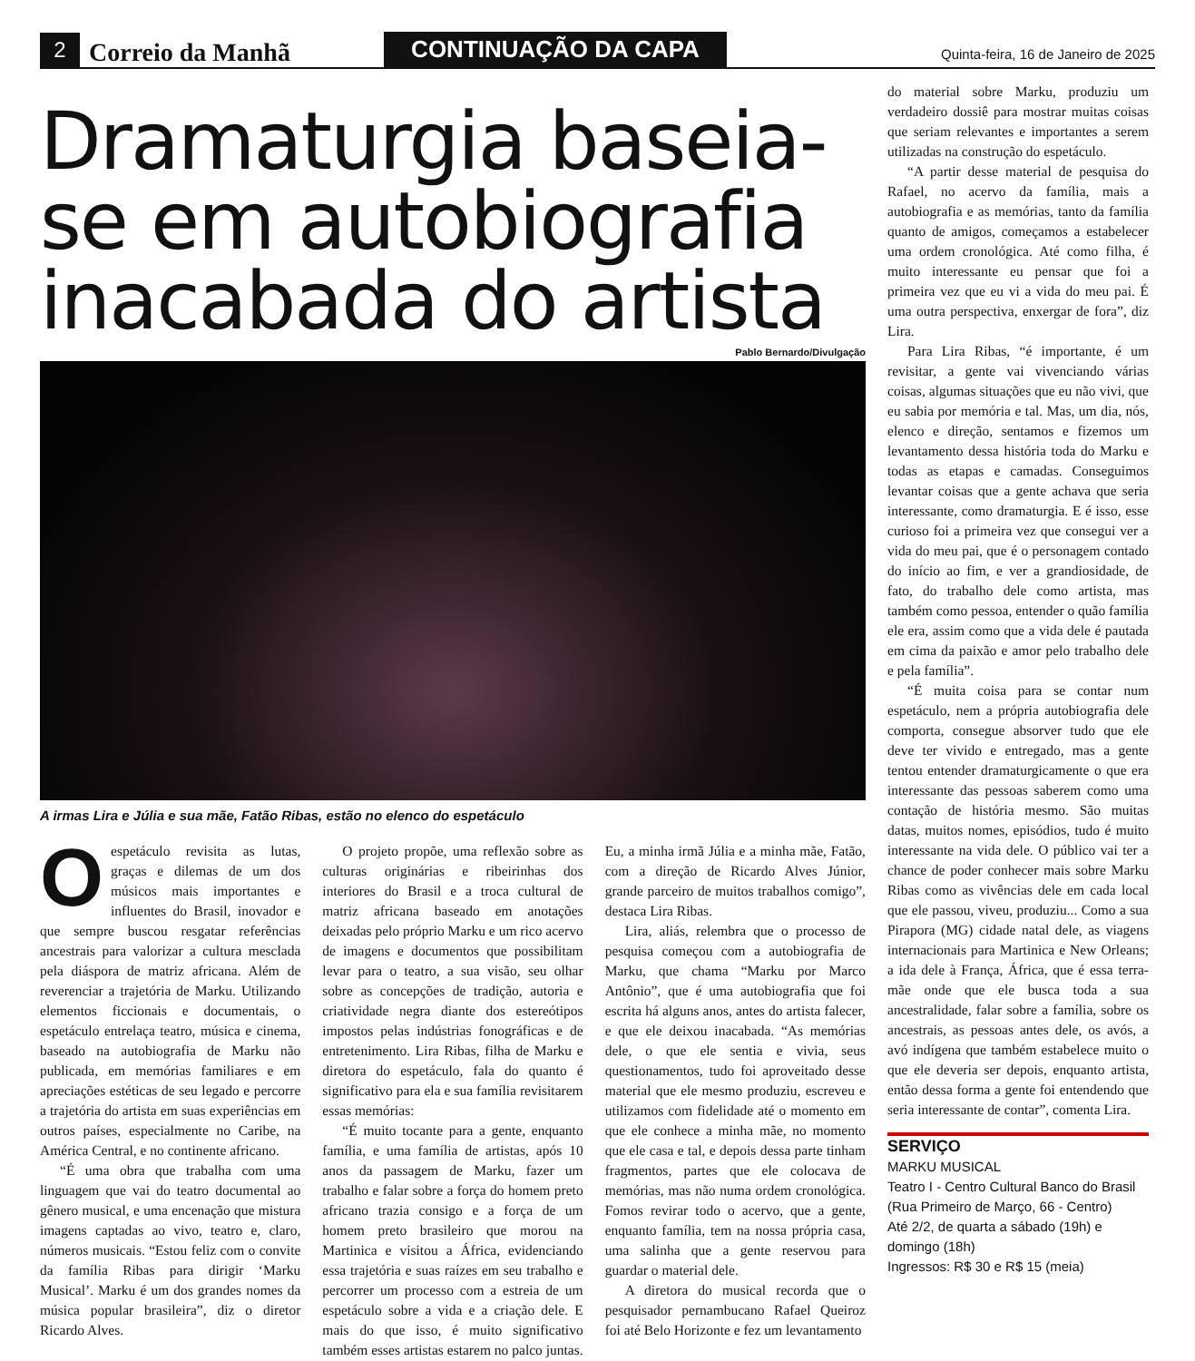2 Correio da Manhã CONTINUAÇÃO DA CAPA Quinta-feira, 16 de Janeiro de 2025
Dramaturgia baseia-se em autobiografia inacabada do artista
Pablo Bernardo/Divulgação
A irmas Lira e Júlia e sua mãe, Fatão Ribas, estão no elenco do espetáculo
Oespetáculo revisita as lutas, graças e dilemas de um dos músicos mais importantes e influentes do Brasil, inovador e que sempre buscou resgatar referências ancestrais para valorizar a cultura mesclada pela diáspora de matriz africana. Além de reverenciar a trajetória de Marku. Utilizando elementos ficcionais e documentais, o espetáculo entrelaça teatro, música e cinema, baseado na autobiografia de Marku não publicada, em memórias familiares e em apreciações estéticas de seu legado e percorre a trajetória do artista em suas experiências em outros países, especialmente no Caribe, na América Central, e no continente africano.
“É uma obra que trabalha com uma linguagem que vai do teatro documental ao gênero musical, e uma encenação que mistura imagens captadas ao vivo, teatro e, claro, números musicais. “Estou feliz com o convite da família Ribas para dirigir ‘Marku Musical’. Marku é um dos grandes nomes da música popular brasileira”, diz o diretor Ricardo Alves.
O projeto propõe, uma reflexão sobre as culturas originárias e ribeirinhas dos interiores do Brasil e a troca cultural de matriz africana baseado em anotações deixadas pelo próprio Marku e um rico acervo de imagens e documentos que possibilitam levar para o teatro, a sua visão, seu olhar sobre as concepções de tradição, autoria e criatividade negra diante dos estereótipos impostos pelas indústrias fonográficas e de entretenimento. Lira Ribas, filha de Marku e diretora do espetáculo, fala do quanto é significativo para ela e sua família revisitarem essas memórias:
“É muito tocante para a gente, enquanto família, e uma família de artistas, após 10 anos da passagem de Marku, fazer um trabalho e falar sobre a força do homem preto africano trazia consigo e a força de um homem preto brasileiro que morou na Martinica e visitou a África, evidenciando essa trajetória e suas raízes em seu trabalho e percorrer um processo com a estreia de um espetáculo sobre a vida e a criação dele. E mais do que isso, é muito significativo também esses artistas estarem no palco juntas. Eu, a minha irmã Júlia e a minha mãe, Fatão, com a direção de Ricardo Alves Júnior, grande parceiro de muitos trabalhos comigo”, destaca Lira Ribas.
Lira, aliás, relembra que o processo de pesquisa começou com a autobiografia de Marku, que chama “Marku por Marco Antônio”, que é uma autobiografia que foi escrita há alguns anos, antes do artista falecer, e que ele deixou inacabada. “As memórias dele, o que ele sentia e vivia, seus questionamentos, tudo foi aproveitado desse material que ele mesmo produziu, escreveu e utilizamos com fidelidade até o momento em que ele conhece a minha mãe, no momento que ele casa e tal, e depois dessa parte tinham fragmentos, partes que ele colocava de memórias, mas não numa ordem cronológica. Fomos revirar todo o acervo, que a gente, enquanto família, tem na nossa própria casa, uma salinha que a gente reservou para guardar o material dele.
A diretora do musical recorda que o pesquisador pernambucano Rafael Queiroz foi até Belo Horizonte e fez um levantamento
do material sobre Marku, produziu um verdadeiro dossiê para mostrar muitas coisas que seriam relevantes e importantes a serem utilizadas na construção do espetáculo.
“A partir desse material de pesquisa do Rafael, no acervo da família, mais a autobiografia e as memórias, tanto da família quanto de amigos, começamos a estabelecer uma ordem cronológica. Até como filha, é muito interessante eu pensar que foi a primeira vez que eu vi a vida do meu pai. É uma outra perspectiva, enxergar de fora”, diz Lira.
Para Lira Ribas, “é importante, é um revisitar, a gente vai vivenciando várias coisas, algumas situações que eu não vivi, que eu sabia por memória e tal. Mas, um dia, nós, elenco e direção, sentamos e fizemos um levantamento dessa história toda do Marku e todas as etapas e camadas. Conseguimos levantar coisas que a gente achava que seria interessante, como dramaturgia. E é isso, esse curioso foi a primeira vez que consegui ver a vida do meu pai, que é o personagem contado do início ao fim, e ver a grandiosidade, de fato, do trabalho dele como artista, mas também como pessoa, entender o quão família ele era, assim como que a vida dele é pautada em cima da paixão e amor pelo trabalho dele e pela família”.
“É muita coisa para se contar num espetáculo, nem a própria autobiografia dele comporta, consegue absorver tudo que ele deve ter vivido e entregado, mas a gente tentou entender dramaturgicamente o que era interessante das pessoas saberem como uma contação de história mesmo. São muitas datas, muitos nomes, episódios, tudo é muito interessante na vida dele. O público vai ter a chance de poder conhecer mais sobre Marku Ribas como as vivências dele em cada local que ele passou, viveu, produziu... Como a sua Pirapora (MG) cidade natal dele, as viagens internacionais para Martinica e New Orleans; a ida dele à França, África, que é essa terra-mãe onde que ele busca toda a sua ancestralidade, falar sobre a família, sobre os ancestrais, as pessoas antes dele, os avós, a avó indígena que também estabelece muito o que ele deveria ser depois, enquanto artista, então dessa forma a gente foi entendendo que seria interessante de contar”, comenta Lira.
SERVIÇO
MARKU MUSICAL
Teatro I - Centro Cultural Banco do Brasil (Rua Primeiro de Março, 66 - Centro)
Até 2/2, de quarta a sábado (19h) e domingo (18h)
Ingressos: R$ 30 e R$ 15 (meia)